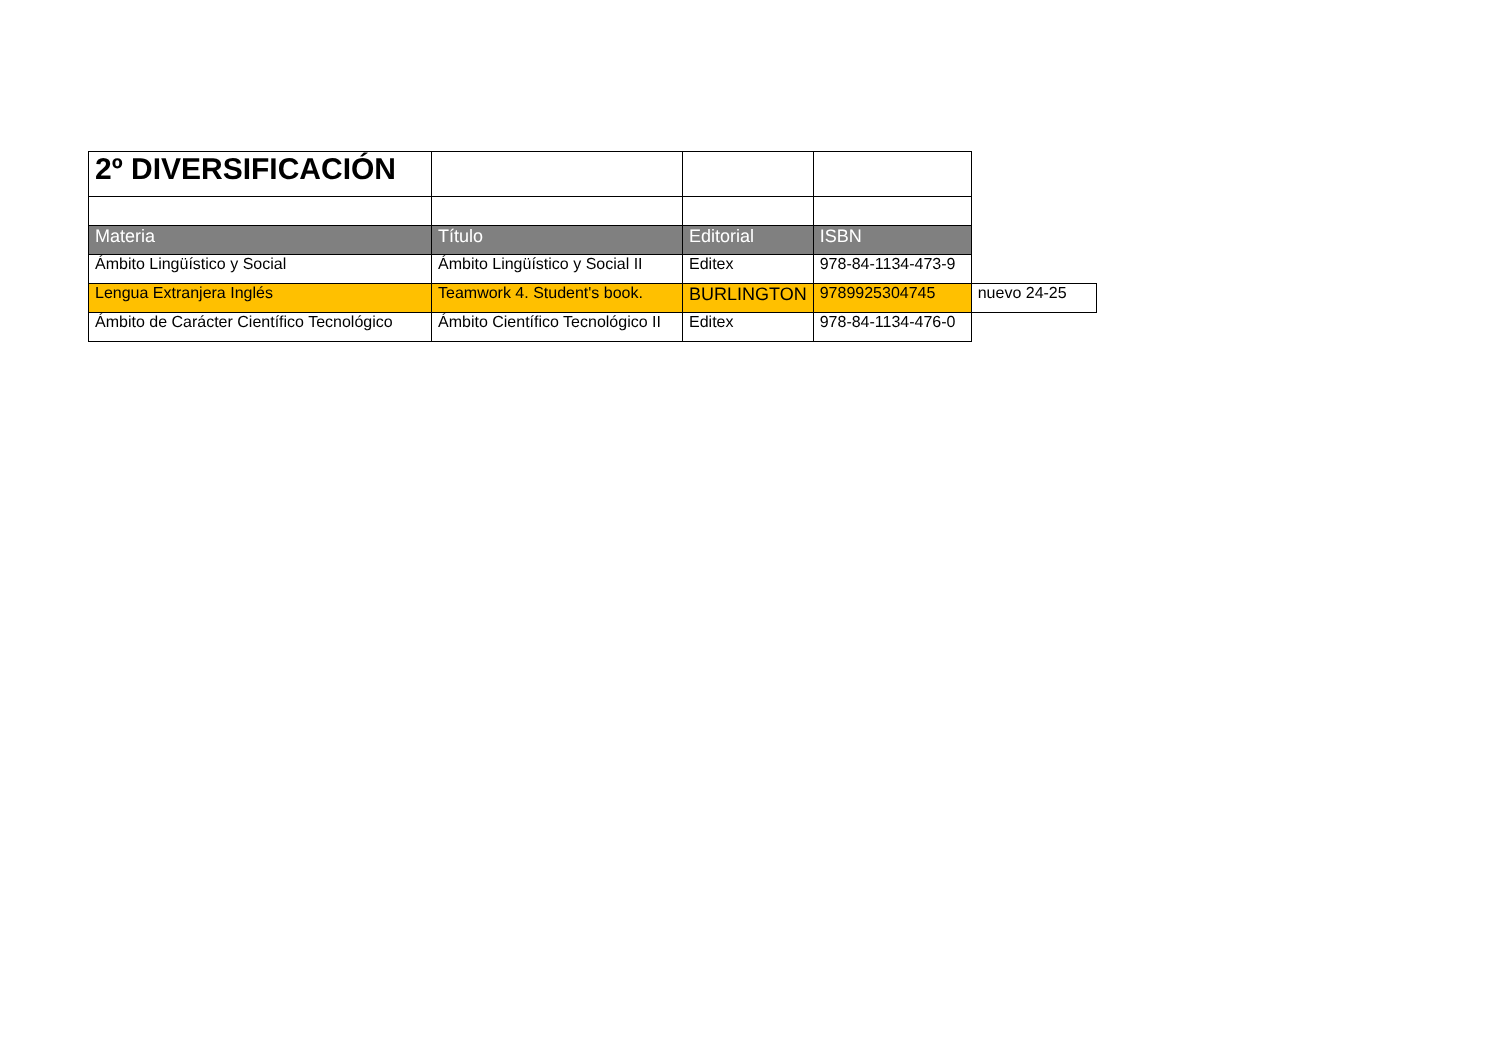| 2º DIVERSIFICACIÓN | | | | |
| Materia | Título | Editorial | ISBN | |
| Ámbito Lingüístico y Social | Ámbito Lingüístico y Social II | Editex | 978-84-1134-473-9 | |
| Lengua Extranjera Inglés | Teamwork 4. Student's book. | BURLINGTON | 9789925304745 | nuevo 24-25 |
| Ámbito de Carácter Científico Tecnológico | Ámbito Científico Tecnológico II | Editex | 978-84-1134-476-0 | |